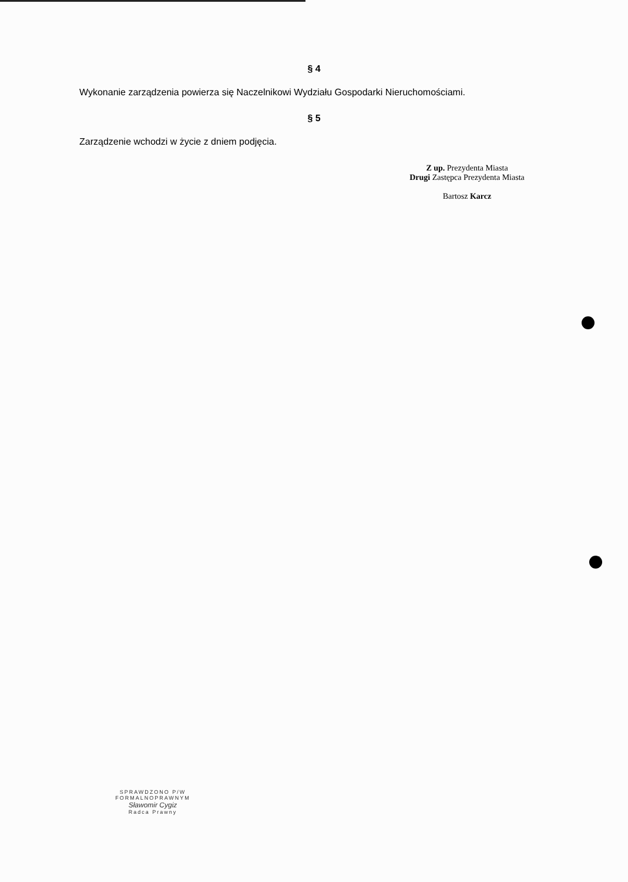§ 4
Wykonanie zarządzenia powierza się Naczelnikowi Wydziału Gospodarki Nieruchomościami.
§ 5
Zarządzenie wchodzi w życie z dniem podjęcia.
Z up. Prezydenta Miasta
Drugi Zastępca Prezydenta Miasta
Bartosz Karcz
SPRAWDZONO P/W
FORMALNOPRAWNYM
Sławomir Cygiz
Radca Prawny